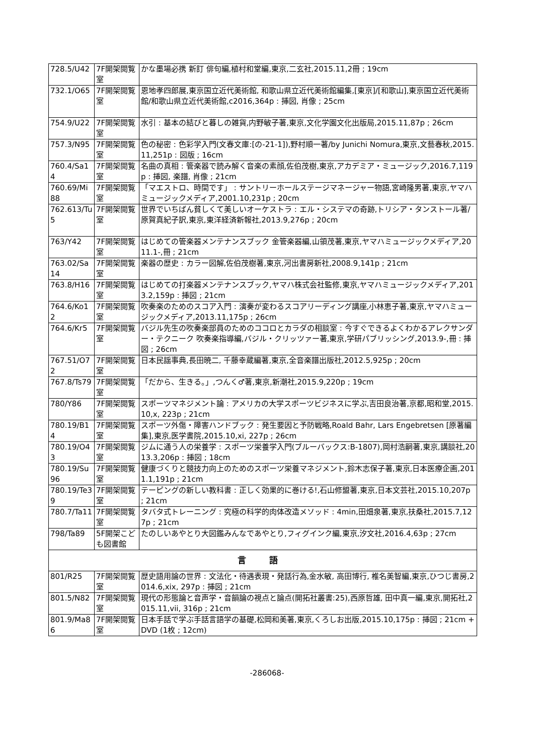| 728.5/U42 | 7F開架閲覧室 | かな墨場必携 新訂 俳句編,植村和堂編,東京,二玄社,2015.11,2冊 ; 19cm |
| 732.1/O65 | 7F開架閲覧室 | 恩地孝四郎展,東京国立近代美術館, 和歌山県立近代美術館編集,[東京]/[和歌山],東京国立近代美術館/和歌山県立近代美術館,c2016,364p : 挿図, 肖像 ; 25cm |
| 754.9/U22 | 7F開架閲覧室 | 水引 : 基本の結びと暮しの雑貨,内野敏子著,東京,文化学園文化出版局,2015.11,87p ; 26cm |
| 757.3/N95 | 7F開架閲覧室 | 色の秘密 : 色彩学入門(文春文庫:[の-21-1]),野村順一著/by Junichi Nomura,東京,文藝春秋,2015.11,251p : 図版 ; 16cm |
| 760.4/Sa14 | 7F開架閲覧室 | 名曲の真相 : 管楽器で読み解く音楽の素顔,佐伯茂樹,東京,アカデミア・ミュージック,2016.7,119p : 挿図, 楽譜, 肖像 ; 21cm |
| 760.69/Mi88 | 7F開架閲覧室 | 「マエストロ、時間です」 : サントリーホールステージマネージャー物語,宮崎隆男著,東京,ヤマハミュージックメディア,2001.10,231p ; 20cm |
| 762.613/Tu5 | 7F開架閲覧室 | 世界でいちばん貧しくて美しいオーケストラ : エル・システマの奇跡,トリシア・タンストール著/原賀真紀子訳,東京,東洋経済新報社,2013.9,276p ; 20cm |
| 763/Y42 | 7F開架閲覧室 | はじめての管楽器メンテナンスブック 金管楽器編,山領茂著,東京,ヤマハミュージックメディア,2011.1-,冊 ; 21cm |
| 763.02/Sa14 | 7F開架閲覧室 | 楽器の歴史 : カラー図解,佐伯茂樹著,東京,河出書房新社,2008.9,141p ; 21cm |
| 763.8/H16 | 7F開架閲覧室 | はじめての打楽器メンテナンスブック,ヤマハ株式会社監修,東京,ヤマハミュージックメディア,2013.2,159p : 挿図 ; 21cm |
| 764.6/Ko12 | 7F開架閲覧室 | 吹奏楽のためのスコア入門 : 演奏が変わるスコアリーディング講座,小林恵子著,東京,ヤマハミュージックメディア,2013.11,175p ; 26cm |
| 764.6/Kr5 | 7F開架閲覧室 | バジル先生の吹奏楽部員のためのココロとカラダの相談室 : 今すぐできるよくわかるアレクサンダー・テクニーク 吹奏楽指導編,バジル・クリッツァー著,東京,学研パブリッシング,2013.9-,冊 : 挿図 ; 26cm |
| 767.51/O72 | 7F開架閲覧室 | 日本民謡事典,長田暁二, 千藤幸蔵編著,東京,全音楽譜出版社,2012.5,925p ; 20cm |
| 767.8/Ts79 | 7F開架閲覧室 | 「だから、生きる。」,つんく♂著,東京,新潮社,2015.9,220p ; 19cm |
| 780/Y86 | 7F開架閲覧室 | スポーツマネジメント論 : アメリカの大学スポーツビジネスに学ぶ,吉田良治著,京都,昭和堂,2015.10,x, 223p ; 21cm |
| 780.19/B14 | 7F開架閲覧室 | スポーツ外傷・障害ハンドブック : 発生要因と予防戦略,Roald Bahr, Lars Engebretsen [原著編集],東京,医学書院,2015.10,xi, 227p ; 26cm |
| 780.19/O43 | 7F開架閲覧室 | ジムに通う人の栄養学 : スポーツ栄養学入門(ブルーバックス:B-1807),岡村浩嗣著,東京,講談社,2013.3,206p : 挿図 ; 18cm |
| 780.19/Su96 | 7F開架閲覧室 | 健康づくりと競技力向上のためのスポーツ栄養マネジメント,鈴木志保子著,東京,日本医療企画,2011.1,191p ; 21cm |
| 780.19/Te39 | 7F開架閲覧室 | テーピングの新しい教科書 : 正しく効果的に巻ける!,石山修盟著,東京,日本文芸社,2015.10,207p ; 21cm |
| 780.7/Ta11 | 7F開架閲覧室 | タバタ式トレーニング : 究極の科学的肉体改造メソッド : 4min,田畑泉著,東京,扶桑社,2015.7,127p ; 21cm |
| 798/Ta89 | 5F開架こども図書館 | たのしいあやとり大図鑑みんなであやとり,フィグインク編,東京,汐文社,2016.4,63p ; 27cm |
| 言 語 | | |
| 801/R25 | 7F開架閲覧室 | 歴史語用論の世界 : 文法化・待遇表現・発話行為,金水敏, 高田博行, 椎名美智編,東京,ひつじ書房,2014.6,xix, 297p : 挿図 ; 21cm |
| 801.5/N82 | 7F開架閲覧室 | 現代の形態論と音声学・音韻論の視点と論点(開拓社叢書:25),西原哲雄, 田中真一編,東京,開拓社,2015.11,vii, 316p ; 21cm |
| 801.9/Ma86 | 7F開架閲覧室 | 日本手話で学ぶ手話言語学の基礎,松岡和美著,東京,くろしお出版,2015.10,175p : 挿図 ; 21cm + DVD (1枚 ; 12cm) |
-286068-